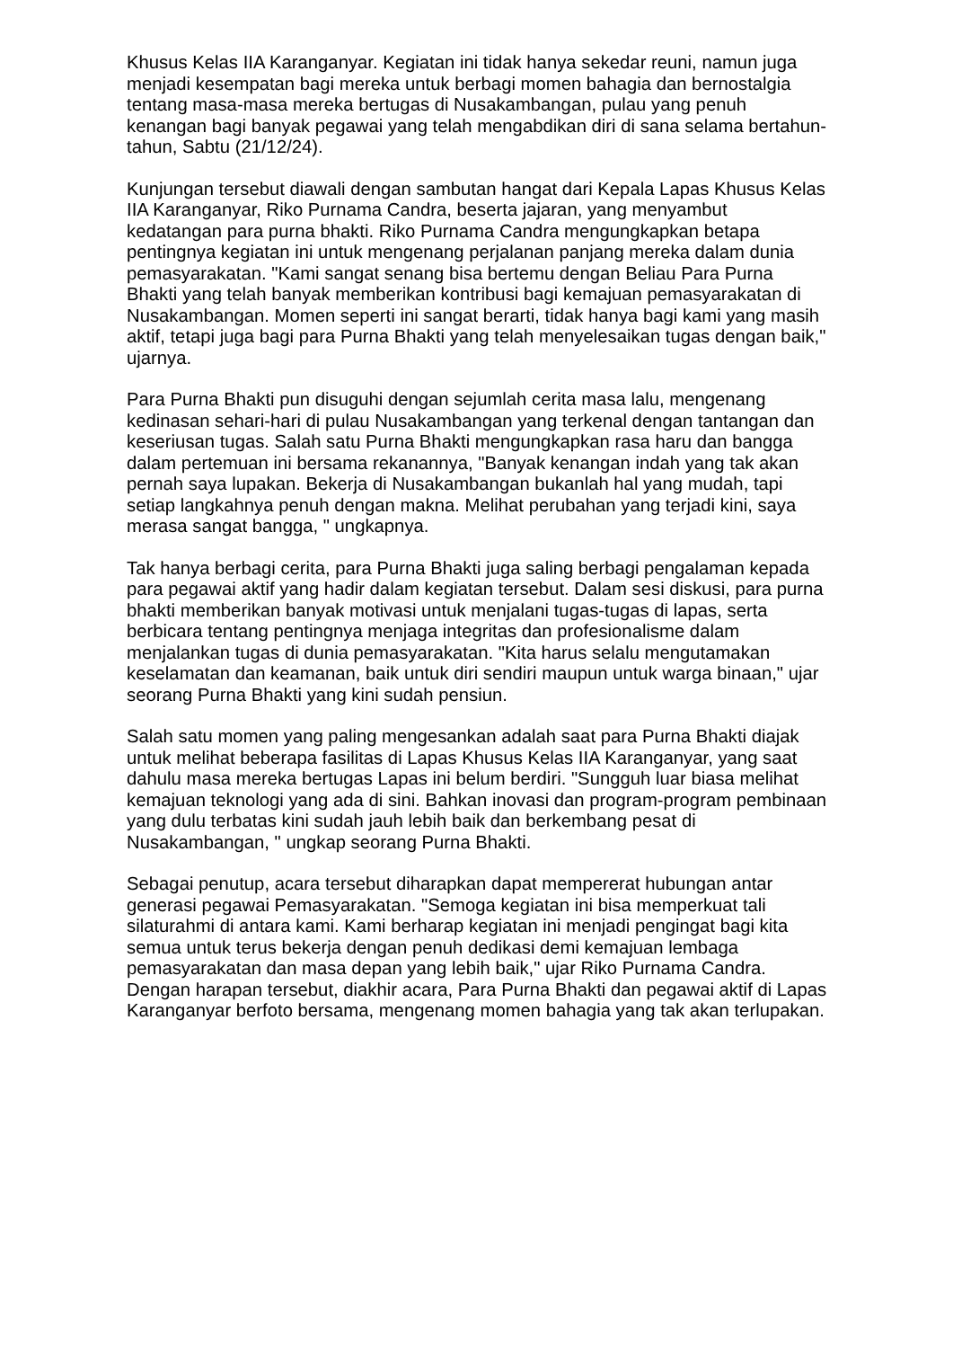Khusus Kelas IIA Karanganyar. Kegiatan ini tidak hanya sekedar reuni, namun juga menjadi kesempatan bagi mereka untuk berbagi momen bahagia dan bernostalgia tentang masa-masa mereka bertugas di Nusakambangan, pulau yang penuh kenangan bagi banyak pegawai yang telah mengabdikan diri di sana selama bertahun-tahun, Sabtu (21/12/24).
Kunjungan tersebut diawali dengan sambutan hangat dari Kepala Lapas Khusus Kelas IIA Karanganyar, Riko Purnama Candra, beserta jajaran, yang menyambut kedatangan para purna bhakti. Riko Purnama Candra mengungkapkan betapa pentingnya kegiatan ini untuk mengenang perjalanan panjang mereka dalam dunia pemasyarakatan. "Kami sangat senang bisa bertemu dengan Beliau Para Purna Bhakti yang telah banyak memberikan kontribusi bagi kemajuan pemasyarakatan di Nusakambangan. Momen seperti ini sangat berarti, tidak hanya bagi kami yang masih aktif, tetapi juga bagi para Purna Bhakti yang telah menyelesaikan tugas dengan baik," ujarnya.
Para Purna Bhakti pun disuguhi dengan sejumlah cerita masa lalu, mengenang kedinasan sehari-hari di pulau Nusakambangan yang terkenal dengan tantangan dan keseriusan tugas. Salah satu Purna Bhakti mengungkapkan rasa haru dan bangga dalam pertemuan ini bersama rekanannya, "Banyak kenangan indah yang tak akan pernah saya lupakan. Bekerja di Nusakambangan bukanlah hal yang mudah, tapi setiap langkahnya penuh dengan makna. Melihat perubahan yang terjadi kini, saya merasa sangat bangga, " ungkapnya.
Tak hanya berbagi cerita, para Purna Bhakti juga saling berbagi pengalaman kepada para pegawai aktif yang hadir dalam kegiatan tersebut. Dalam sesi diskusi, para purna bhakti memberikan banyak motivasi untuk menjalani tugas-tugas di lapas, serta berbicara tentang pentingnya menjaga integritas dan profesionalisme dalam menjalankan tugas di dunia pemasyarakatan. "Kita harus selalu mengutamakan keselamatan dan keamanan, baik untuk diri sendiri maupun untuk warga binaan," ujar seorang Purna Bhakti yang kini sudah pensiun.
Salah satu momen yang paling mengesankan adalah saat para Purna Bhakti diajak untuk melihat beberapa fasilitas di Lapas Khusus Kelas IIA Karanganyar, yang saat dahulu masa mereka bertugas Lapas ini belum berdiri. "Sungguh luar biasa melihat kemajuan teknologi yang ada di sini. Bahkan inovasi dan program-program pembinaan yang dulu terbatas kini sudah jauh lebih baik dan berkembang pesat di Nusakambangan, " ungkap seorang Purna Bhakti.
Sebagai penutup, acara tersebut diharapkan dapat mempererat hubungan antar generasi pegawai Pemasyarakatan. "Semoga kegiatan ini bisa memperkuat tali silaturahmi di antara kami. Kami berharap kegiatan ini menjadi pengingat bagi kita semua untuk terus bekerja dengan penuh dedikasi demi kemajuan lembaga pemasyarakatan dan masa depan yang lebih baik," ujar Riko Purnama Candra. Dengan harapan tersebut, diakhir acara, Para Purna Bhakti dan pegawai aktif di Lapas Karanganyar berfoto bersama, mengenang momen bahagia yang tak akan terlupakan.